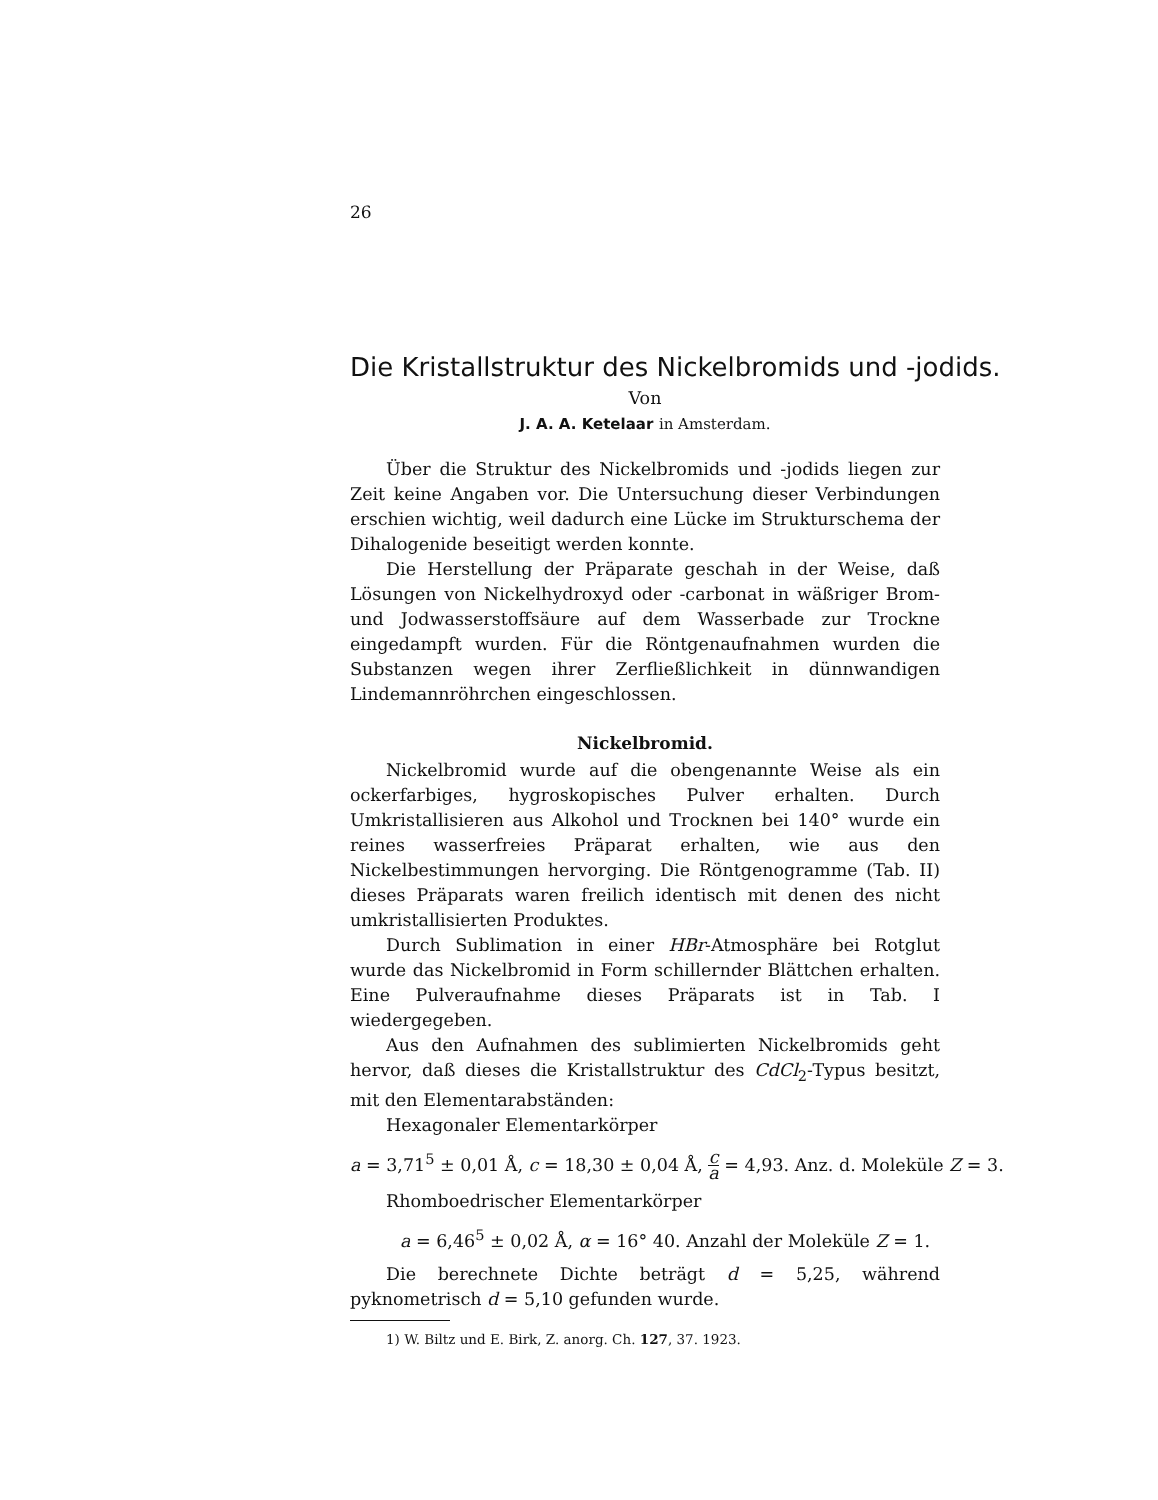26
Die Kristallstruktur des Nickelbromids und -jodids.
Von
J. A. A. Ketelaar in Amsterdam.
Über die Struktur des Nickelbromids und -jodids liegen zur Zeit keine Angaben vor. Die Untersuchung dieser Verbindungen erschien wichtig, weil dadurch eine Lücke im Strukturschema der Dihalogenide beseitigt werden konnte.
Die Herstellung der Präparate geschah in der Weise, daß Lösungen von Nickelhydroxyd oder -carbonat in wäßriger Brom- und Jodwasserstoffsäure auf dem Wasserbade zur Trockne eingedampft wurden. Für die Röntgenaufnahmen wurden die Substanzen wegen ihrer Zerfließlichkeit in dünnwandigen Lindemannröhrchen eingeschlossen.
Nickelbromid.
Nickelbromid wurde auf die obengenannte Weise als ein ockerfarbiges, hygroskopisches Pulver erhalten. Durch Umkristallisieren aus Alkohol und Trocknen bei 140° wurde ein reines wasserfreies Präparat erhalten, wie aus den Nickelbestimmungen hervorging. Die Röntgenogramme (Tab. II) dieses Präparats waren freilich identisch mit denen des nicht umkristallisierten Produktes.
Durch Sublimation in einer HBr-Atmosphäre bei Rotglut wurde das Nickelbromid in Form schillernder Blättchen erhalten. Eine Pulveraufnahme dieses Präparats ist in Tab. I wiedergegeben.
Aus den Aufnahmen des sublimierten Nickelbromids geht hervor, daß dieses die Kristallstruktur des CdCl<sub>2</sub>-Typus besitzt, mit den Elementarabständen:
Hexagonaler Elementarkörper
a = 3,71<sup>5</sup> ± 0,01 Å, c = 18,30 ± 0,04 Å, c a = 4,93. Anz. d. Moleküle Z = 3.
Rhomboedrischer Elementarkörper
a = 6,46<sup>5</sup> ± 0,02 Å, α = 16° 40. Anzahl der Moleküle Z = 1.
Die berechnete Dichte beträgt d = 5,25, während pyknometrisch d = 5,10 gefunden wurde.
1) W. Biltz und E. Birk, Z. anorg. Ch. 127, 37. 1923.